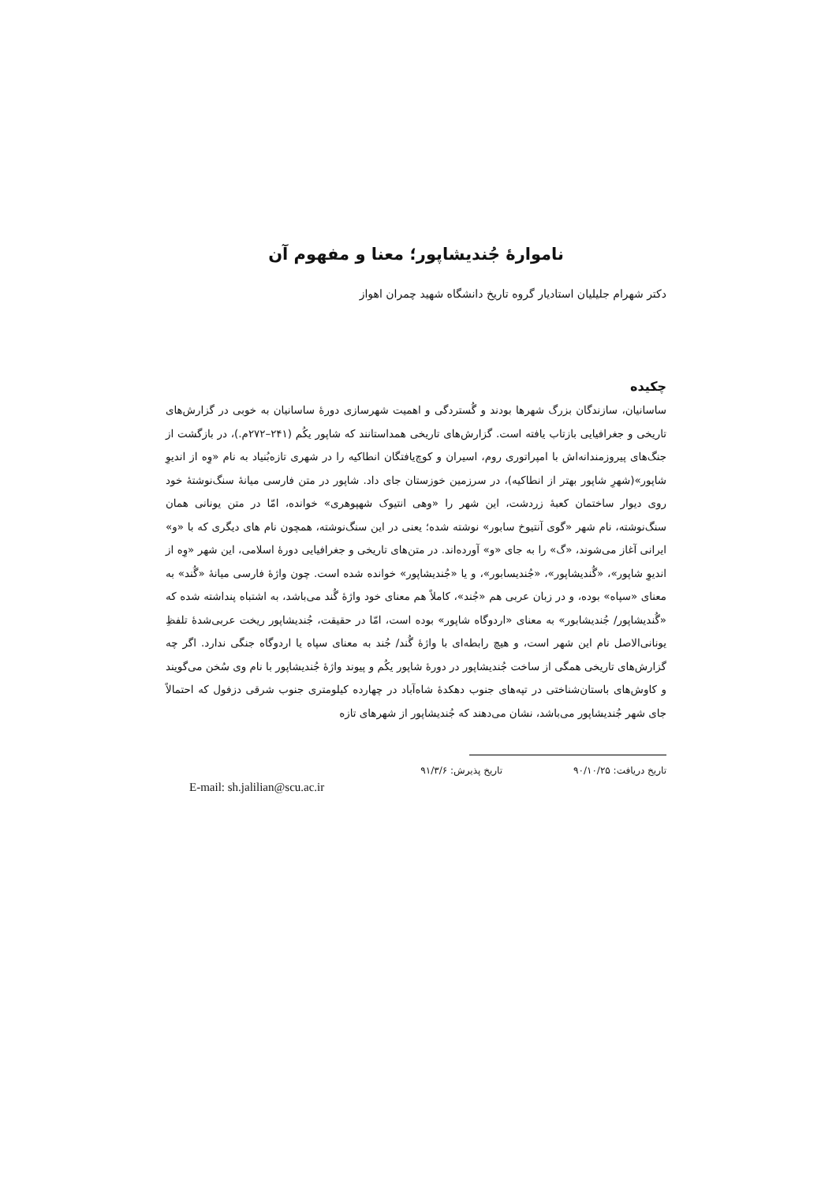ناموارهٔ جُندیشاپور؛ معنا و مفهوم آن
دکتر شهرام جلیلیان استادیار گروه تاریخ دانشگاه شهید چمران اهواز
چکیده
ساسانیان، سازندگان بزرگ شهرها بودند و گُستردگی و اهمیت شهرسازی دورهٔ ساسانیان به خوبی در گزارش‌های تاریخی و جغرافیایی بازتاب یافته است. گزارش‌های تاریخی همداستانند که شاپور یکُم (۲۴۱–۲۷۲م.)، در بازگشت از جنگ‌های پیروزمندانه‌اش با امپراتوری روم، اسیران و کوچ‌یافتگان انطاکیه را در شهری تازه‌بُنیاد به نام «وِه از اندیوِ شاپور»(شهرِ شاپور بهتر از انطاکیه)، در سرزمین خوزستان جای داد. شاپور در متن فارسی میانهٔ سنگ‌نوشتهٔ خود روی دیوار ساختمان کعبهٔ زردشت، این شهر را «وهی انتیوک شهپوهری» خوانده، امّا در متن یونانی همان سنگ‌نوشته، نام شهر «گوی آنتیوخ سابور» نوشته شده؛ یعنی در این سنگ‌نوشته، همچون نام های دیگری که با «و» ایرانی آغاز می‌شوند، «گ» را به جای «و» آورده‌اند. در متن‌های تاریخی و جغرافیایی دورهٔ اسلامی، این شهر «وِه از اندیوِ شاپور»، «گُندیشاپور»، «جُندیسابور»، و یا «جُندیشاپور» خوانده شده است. چون واژهٔ فارسی میانهٔ «گُند» به معنای «سپاه» بوده، و در زبان عربی هم «جُند»، کاملاً هم معنای خود واژهٔ گُند می‌باشد، به اشتباه پنداشته شده که «گُندیشاپور/ جُندیشابور» به معنای «اردوگاه شاپور» بوده است، امّا در حقیقت، جُندیشاپور ریخت عربی‌شدهٔ تلفظِ یونانی‌الاصل نام این شهر است، و هیچ رابطه‌ای با واژهٔ گُند/ جُند به معنای سپاه یا اردوگاه جنگی ندارد. اگر چه گزارش‌های تاریخی همگی از ساخت جُندیشاپور در دورهٔ شاپور یکُم و پیوند واژهٔ جُندیشاپور با نام وی سُخن می‌گویند و کاوش‌های باستان‌شناختی در تپه‌های جنوب دهکدهٔ شاه‌آباد در چهارده کیلومتری جنوب شرقی دزفول که احتمالاً جای شهر جُندیشاپور می‌باشد، نشان می‌دهند که جُندیشاپور از شهرهای تازه
تاریخ دریافت: ۹۰/۱۰/۲۵ تاریخ پذیرش: ۹۱/۳/۶
E-mail: sh.jalilian@scu.ac.ir